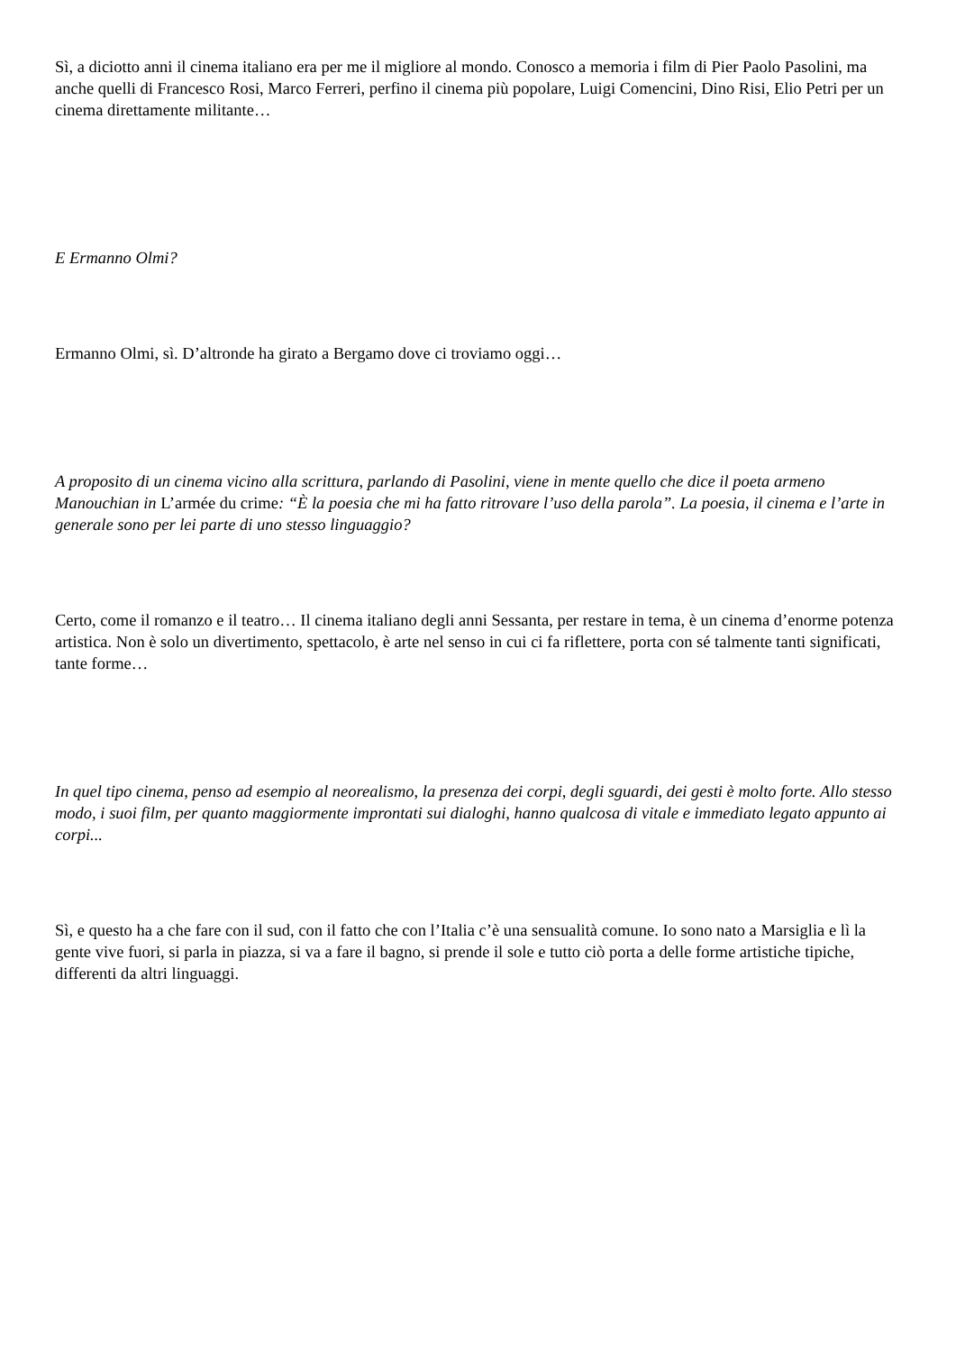Sì, a diciotto anni il cinema italiano era per me il migliore al mondo. Conosco a memoria i film di Pier Paolo Pasolini, ma anche quelli di Francesco Rosi, Marco Ferreri, perfino il cinema più popolare, Luigi Comencini, Dino Risi, Elio Petri per un cinema direttamente militante…
E Ermanno Olmi?
Ermanno Olmi, sì. D’altronde ha girato a Bergamo dove ci troviamo oggi…
A proposito di un cinema vicino alla scrittura, parlando di Pasolini, viene in mente quello che dice il poeta armeno Manouchian in L’armée du crime: “È la poesia che mi ha fatto ritrovare l’uso della parola”. La poesia, il cinema e l’arte in generale sono per lei parte di uno stesso linguaggio?
Certo, come il romanzo e il teatro… Il cinema italiano degli anni Sessanta, per restare in tema, è un cinema d’enorme potenza artistica. Non è solo un divertimento, spettacolo, è arte nel senso in cui ci fa riflettere, porta con sé talmente tanti significati, tante forme…
In quel tipo cinema, penso ad esempio al neorealismo, la presenza dei corpi, degli sguardi, dei gesti è molto forte. Allo stesso modo, i suoi film, per quanto maggiormente improntati sui dialoghi, hanno qualcosa di vitale e immediato legato appunto ai corpi...
Sì, e questo ha a che fare con il sud, con il fatto che con l’Italia c’è una sensualità comune. Io sono nato a Marsiglia e lì la gente vive fuori, si parla in piazza, si va a fare il bagno, si prende il sole e tutto ciò porta a delle forme artistiche tipiche, differenti da altri linguaggi.